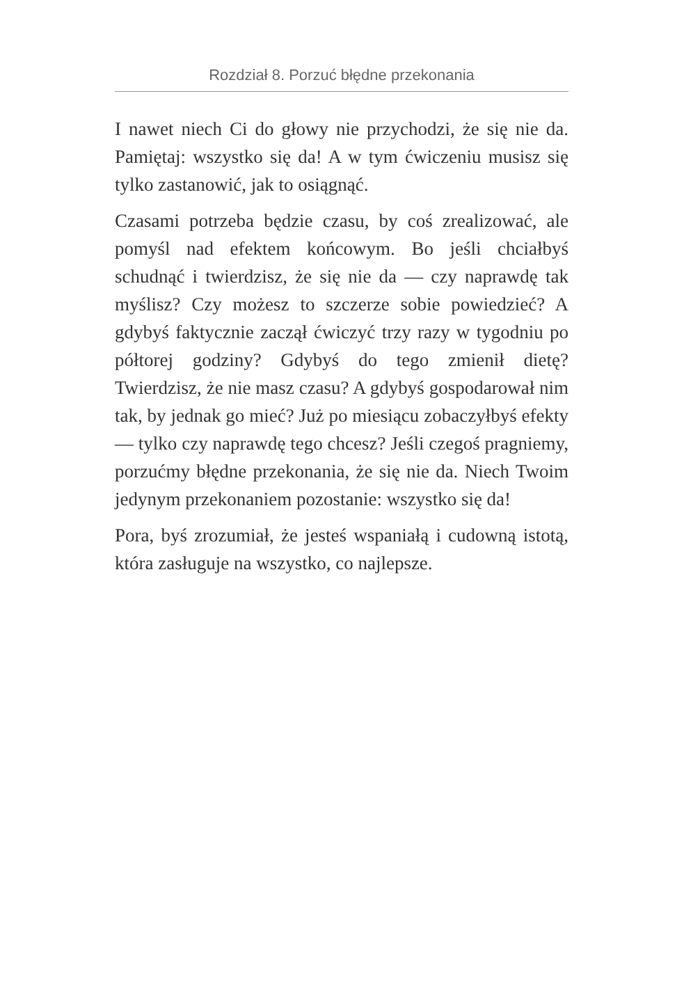Rozdział 8. Porzuć błędne przekonania
I nawet niech Ci do głowy nie przychodzi, że się nie da. Pamiętaj: wszystko się da! A w tym ćwiczeniu musisz się tylko zastanowić, jak to osiągnąć.
Czasami potrzeba będzie czasu, by coś zrealizować, ale pomyśl nad efektem końcowym. Bo jeśli chciałbyś schudnąć i twierdzisz, że się nie da — czy naprawdę tak myślisz? Czy możesz to szczerze sobie powiedzieć? A gdybyś faktycznie zaczął ćwiczyć trzy razy w tygodniu po półtorej godziny? Gdybyś do tego zmienił dietę? Twierdzisz, że nie masz czasu? A gdybyś gospodarował nim tak, by jednak go mieć? Już po miesiącu zobaczyłbyś efekty — tylko czy naprawdę tego chcesz? Jeśli czegoś pragniemy, porzućmy błędne przekonania, że się nie da. Niech Twoim jedynym przekonaniem pozostanie: wszystko się da!
Pora, byś zrozumiał, że jesteś wspaniałą i cudowną istotą, która zasługuje na wszystko, co najlepsze.